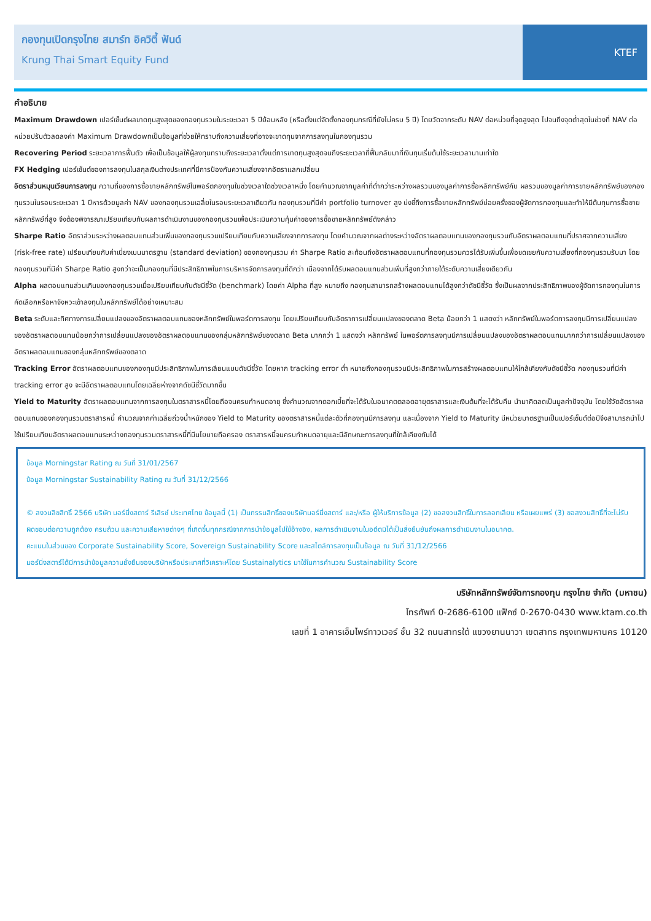กองทุนเปิดกรุงไทย สมาร์ท อิควิตี้ ฟันด์
Krung Thai Smart Equity Fund
KTEF
คำอธิบาย
Maximum Drawdown เปอร์เซ็นต์ผลขาดทุนสูงสุดของกองทุนรวมในระยะเวลา 5 ปีย้อนหลัง (หรือตั้งแต่จัดตั้งกองทุนกรณีที่ยังไม่ครบ 5 ปี) โดยวัดจากระดับ NAV ต่อหน่วยที่จุดสูงสุด ไปจนถึงจุดต่ำสุดในช่วงที่ NAV ต่อหน่วยปรับตัวลดลงค่า Maximum Drawdownเป็นข้อมูลที่ช่วยให้ทราบถึงความเสี่ยงที่อาจจะขาดทุนจากการลงทุนในกองทุนรวม
Recovering Period ระยะเวลาการฟื้นตัว เพื่อเป็นข้อมูลให้ผู้ลงทุนทราบถึงระยะเวลาตั้งแต่การขาดทุนสูงสุดจนถึงระยะเวลาที่ฟื้นกลับมาที่เงินทุนเริ่มต้นใช้ระยะเวลานานเท่าใด
FX Hedging เปอร์เซ็นต์ของการลงทุนในสกุลเงินต่างประเทศที่มีการป้องกันความเสี่ยงจากอัตราแลกเปลี่ยน
อัตราส่วนหมุนเวียนการลงทุน ความถี่ของการซื้อขายหลักทรัพย์ในพอร์ตกองทุนในช่วงเวลาใดช่วงเวลาหนึ่ง โดยคำนวณจากมูลค่าที่ต่ำกว่าระหว่างผลรวมของมูลค่าการซื้อหลักทรัพย์กับ ผลรวมของมูลค่าการขายหลักทรัพย์ของกองทุนรวมในรอบระยะเวลา 1 ปีหารด้วยมูลค่า NAV ของกองทุนรวมเฉลี่ยในรอบระยะเวลาเดียวกัน กองทุนรวมที่มีค่า portfolio turnover สูง บ่งชี้ถึงการซื้อขายหลักทรัพย์บ่อยครั้งของผู้จัดการกองทุนและทำให้มีต้นทุนการซื้อขายหลักทรัพย์ที่สูง จึงต้องพิจารณาเปรียบเทียบกับผลการดำเนินงานของกองทุนรวมเพื่อประเมินความคุ้มค่าของการซื้อขายหลักทรัพย์ดังกล่าว
Sharpe Ratio อัตราส่วนระหว่างผลตอบแทนส่วนเพิ่มของกองทุนรวมเปรียบเทียบกับความเสี่ยงจากการลงทุน โดยคำนวณจากผลต่างระหว่างอัตราผลตอบแทนของกองทุนรวมกับอัตราผลตอบแทนที่ปราศจากความเสี่ยง (risk-free rate) เปรียบเทียบกับค่าเบี่ยงเบนมาตรฐาน (standard deviation) ของกองทุนรวม ค่า Sharpe Ratio สะท้อนถึงอัตราผลตอบแทนที่กองทุนรวมควรได้รับเพิ่มขึ้นเพื่อชดเชยกับความเสี่ยงที่กองทุนรวมรับมา โดยกองทุนรวมที่มีค่า Sharpe Ratio สูงกว่าจะเป็นกองทุนที่มีประสิทธิภาพในการบริหารจัดการลงทุนที่ดีกว่า เนื่องจากได้รับผลตอบแทนส่วนเพิ่มที่สูงกว่าภายใต้ระดับความเสี่ยงเดียวกัน
Alpha ผลตอบแทนส่วนเกินของกองทุนรวมเมื่อเปรียบเทียบกับดัชนีชี้วัด (benchmark) โดยค่า Alpha ที่สูง หมายถึง กองทุนสามารถสร้างผลตอบแทนได้สูงกว่าดัชนีชี้วัด ซึ่งเป็นผลจากประสิทธิภาพของผู้จัดการกองทุนในการคัดเลือกหรือหาจังหวะเข้าลงทุนในหลักทรัพย์ได้อย่างเหมาะสม
Beta ระดับและทิศทางการเปลี่ยนแปลงของอัตราผลตอบแทนของหลักทรัพย์ในพอร์ตการลงทุน โดยเปรียบเทียบกับอัตราการเปลี่ยนแปลงของตลาด Beta น้อยกว่า 1 แสดงว่า หลักทรัพย์ในพอร์ตการลงทุนมีการเปลี่ยนแปลงของอัตราผลตอบแทนน้อยกว่าการเปลี่ยนแปลงของอัตราผลตอบแทนของกลุ่มหลักทรัพย์ของตลาด Beta มากกว่า 1 แสดงว่า หลักทรัพย์ ในพอร์ตการลงทุนมีการเปลี่ยนแปลงของอัตราผลตอบแทนมากกว่าการเปลี่ยนแปลงของอัตราผลตอบแทนของกลุ่มหลักทรัพย์ของตลาด
Tracking Error อัตราผลตอบแทนของกองทุนมีประสิทธิภาพในการเลียนแบบดัชนีชี้วัด โดยหาก tracking error ต่ำ หมายถึงกองทุนรวมมีประสิทธิภาพในการสร้างผลตอบแทนให้ใกล้เคียงกับดัชนีชี้วัด กองทุนรวมที่มีค่า tracking error สูง จะมีอัตราผลตอบแทนโดยเฉลี่ยห่างจากดัชนีชี้วัดมากขึ้น
Yield to Maturity อัตราผลตอบแทนจากการลงทุนในตราสารหนี้โดยถือจนครบกำหนดอายุ ซึ่งคำนวณจากดอกเบี้ยที่จะได้รับในอนาคตตลอดอายุตราสารและเงินต้นที่จะได้รับคืน นำมาคิดลดเป็นมูลค่าปัจจุบัน โดยใช้วัดอัตราผลตอบแทนของกองทุนรวมตราสารหนี้ คำนวณจากค่าเฉลี่ยถ่วงน้ำหนักของ Yield to Maturity ของตราสารหนี้แต่ละตัวที่กองทุนมีการลงทุน และเนื่องจาก Yield to Maturity มีหน่วยมาตรฐานเป็นเปอร์เซ็นต์ต่อปีจึงสามารถนำไปใช้เปรียบเทียบอัตราผลตอบแทนระหว่างกองทุนรวมตราสารหนี้ที่มีนโยบายถือครอง ตราสารหนี้จนครบกำหนดอายุและมีลักษณะการลงทุนที่ใกล้เคียงกันได้
ข้อมูล Morningstar Rating ณ วันที่ 31/01/2567
ข้อมูล Morningstar Sustainability Rating ณ วันที่ 31/12/2566
© สงวนลิขสิทธิ์ 2566 บริษัท มอร์นิ่งสตาร์ รีเสิรช์ ประเทศไทย ข้อมูลนี้ (1) เป็นกรรมสิทธิ์ของบริษัทมอร์นิ่งสตาร์ และ/หรือ ผู้ให้บริการข้อมูล (2) ขอสงวนสิทธิ์ในการลอกเลียน หรือเผยแพร่ (3) ขอสงวนสิทธิ์ที่จะไม่รับผิดชอบต่อความถูกต้อง ครบถ้วน และความเสียหายต่างๆ ที่เกิดขึ้นทุกกรณีจากการนำข้อมูลไปใช้อ้างอิง, ผลการดำเนินงานในอดีตมิได้เป็นสิ่งยืนยันถึงผลการดำเนินงานในอนาคต.
คะแนนในส่วนของ Corporate Sustainability Score, Sovereign Sustainability Score และสไตล์การลงทุนเป็นข้อมูล ณ วันที่ 31/12/2566
มอร์นิ่งสตาร์ได้มีการนำข้อมูลความยั่งยืนของบริษัทหรือประเทศที่วิเคราะห์โดย Sustainalytics มาใช้ในการคำนวณ Sustainability Score
บริษัทหลักทรัพย์จัดการกองทุน กรุงไทย จำกัด (มหาชน)
โทรศัพท์ 0-2686-6100 แฟ็กซ์ 0-2670-0430 www.ktam.co.th
เลขที่ 1 อาคารเอ็มไพร์ทาวเวอร์ ชั้น 32 ถนนสาทรใต้ แขวงยานนาวา เขตสาทร กรุงเทพมหานคร 10120